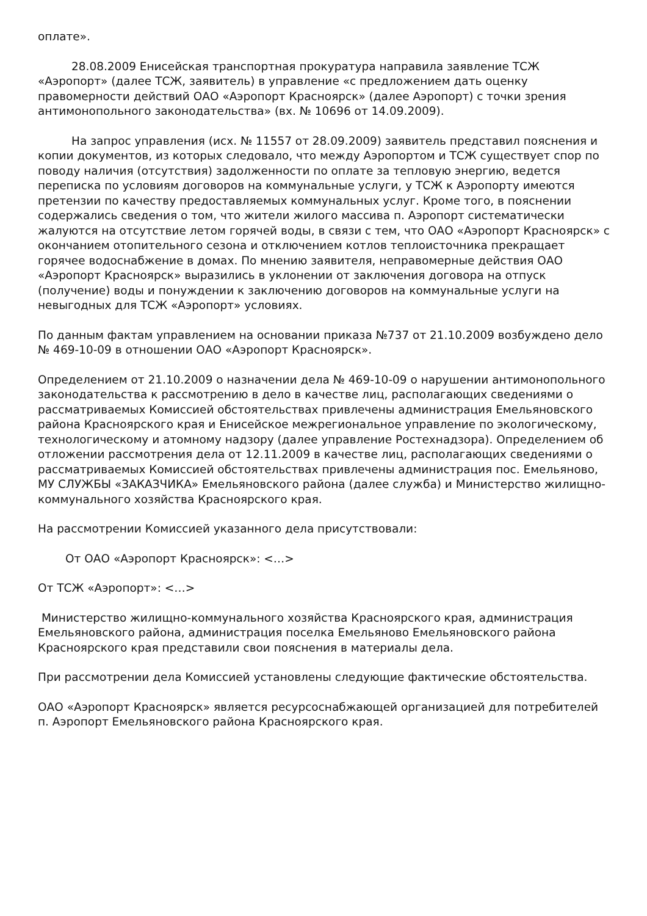оплате».
28.08.2009 Енисейская транспортная прокуратура направила заявление ТСЖ «Аэропорт» (далее ТСЖ, заявитель) в управление «с предложением дать оценку правомерности действий ОАО «Аэропорт Красноярск» (далее Аэропорт) с точки зрения антимонопольного законодательства» (вх. № 10696 от 14.09.2009).
На запрос управления (исх. № 11557 от 28.09.2009) заявитель представил пояснения и копии документов, из которых следовало, что между Аэропортом и ТСЖ существует спор по поводу наличия (отсутствия) задолженности по оплате за тепловую энергию, ведется переписка по условиям договоров на коммунальные услуги, у ТСЖ к Аэропорту имеются претензии по качеству предоставляемых коммунальных услуг. Кроме того, в пояснении содержались сведения о том, что жители жилого массива п. Аэропорт систематически жалуются на отсутствие летом горячей воды, в связи с тем, что ОАО «Аэропорт Красноярск» с окончанием отопительного сезона и отключением котлов теплоисточника прекращает горячее водоснабжение в домах. По мнению заявителя, неправомерные действия ОАО «Аэропорт Красноярск» выразились в уклонении от заключения договора на отпуск (получение) воды и понуждении к заключению договоров на коммунальные услуги на невыгодных для ТСЖ «Аэропорт» условиях.
По данным фактам управлением на основании приказа №737 от 21.10.2009 возбуждено дело № 469-10-09 в отношении ОАО «Аэропорт Красноярск».
Определением от 21.10.2009 о назначении дела № 469-10-09 о нарушении антимонопольного законодательства к рассмотрению в дело в качестве лиц, располагающих сведениями о рассматриваемых Комиссией обстоятельствах привлечены администрация Емельяновского района Красноярского края и Енисейское межрегиональное управление по экологическому, технологическому и атомному надзору (далее управление Ростехнадзора). Определением об отложении рассмотрения дела от 12.11.2009 в качестве лиц, располагающих сведениями о рассматриваемых Комиссией обстоятельствах привлечены администрация пос. Емельяново, МУ СЛУЖБЫ «ЗАКАЗЧИКА» Емельяновского района (далее служба) и Министерство жилищно-коммунального хозяйства Красноярского края.
На рассмотрении Комиссией указанного дела присутствовали:
От ОАО «Аэропорт Красноярск»: <…>
От ТСЖ «Аэропорт»: <…>
Министерство жилищно-коммунального хозяйства Красноярского края, администрация Емельяновского района, администрация поселка Емельяново Емельяновского района Красноярского края представили свои пояснения в материалы дела.
При рассмотрении дела Комиссией установлены следующие фактические обстоятельства.
ОАО «Аэропорт Красноярск» является ресурсоснабжающей организацией для потребителей п. Аэропорт Емельяновского района Красноярского края.